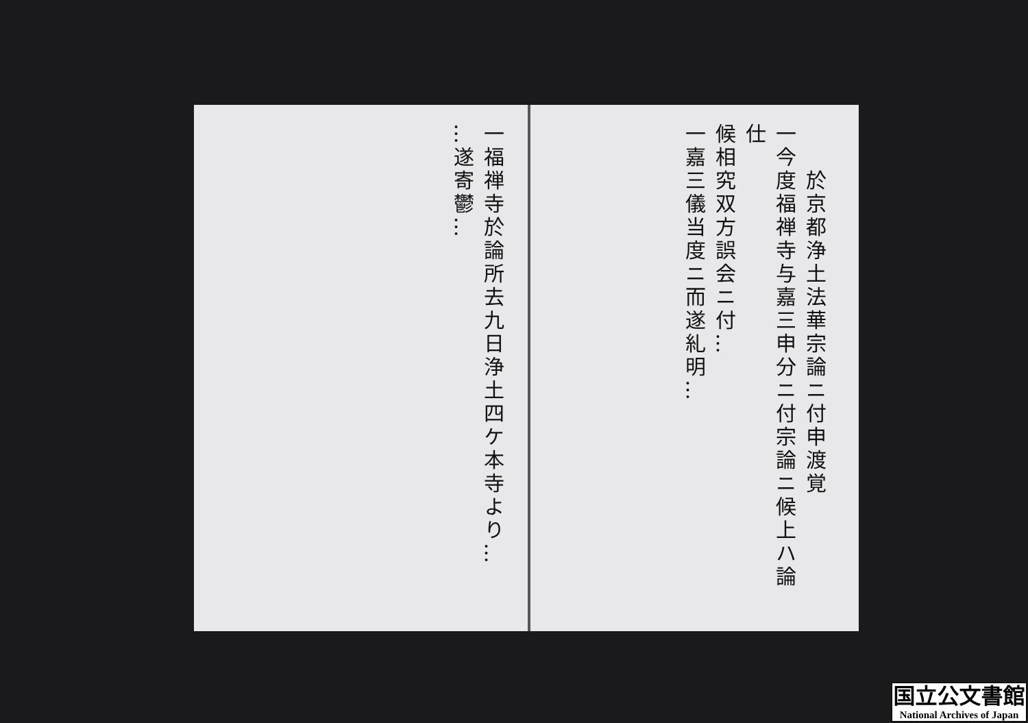於京都浄土法華宗論ニ付申渡覚
一今度福禅寺与嘉三申分ニ付宗論ニ候上ハ論仕
候相究双方誤会ニ付…
一嘉三儀当度ニ而遂糺明…
一福禅寺於論所去九日浄土四ケ本寺より…
…遂寄鬱…
国立公文書館
National Archives of Japan